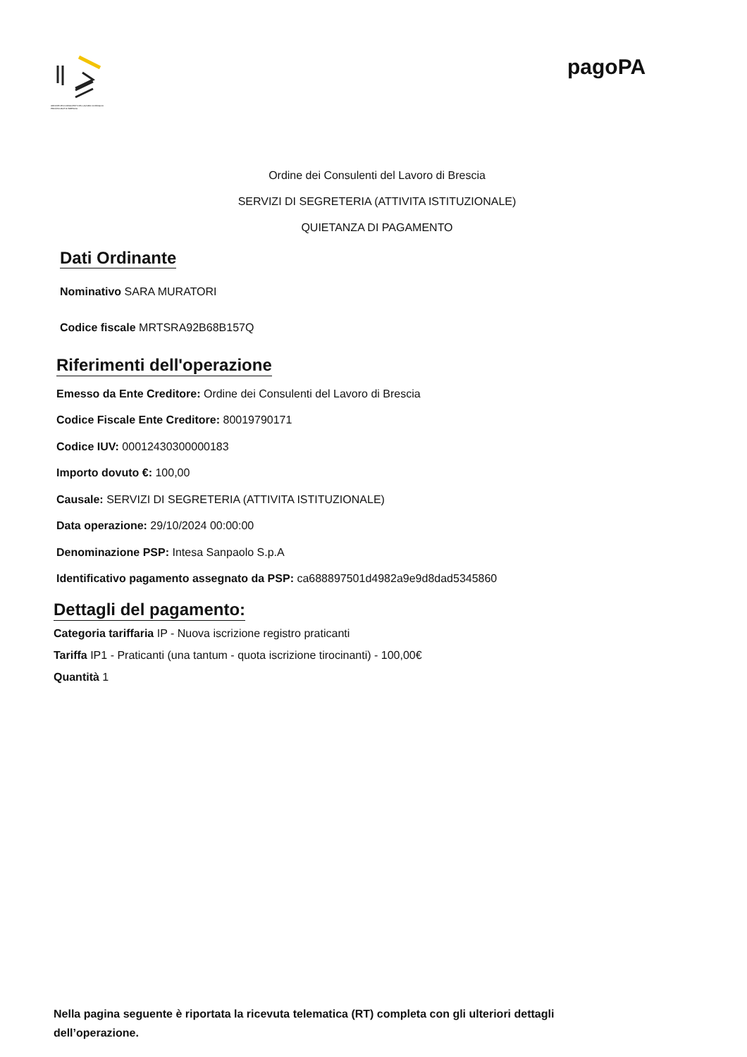ORDINE DEI CONSULENTI DEL LAVORO CONSIGLIO PROVINCIALE DI BRESCIA
pagoPA
Ordine dei Consulenti del Lavoro di Brescia
SERVIZI DI SEGRETERIA (ATTIVITA ISTITUZIONALE)
QUIETANZA DI PAGAMENTO
Dati Ordinante
Nominativo SARA MURATORI
Codice fiscale MRTSRA92B68B157Q
Riferimenti dell'operazione
Emesso da Ente Creditore: Ordine dei Consulenti del Lavoro di Brescia
Codice Fiscale Ente Creditore: 80019790171
Codice IUV: 00012430300000183
Importo dovuto €: 100,00
Causale: SERVIZI DI SEGRETERIA (ATTIVITA ISTITUZIONALE)
Data operazione: 29/10/2024 00:00:00
Denominazione PSP: Intesa Sanpaolo S.p.A
Identificativo pagamento assegnato da PSP: ca688897501d4982a9e9d8dad5345860
Dettagli del pagamento:
Categoria tariffaria IP - Nuova iscrizione registro praticanti
Tariffa IP1 - Praticanti (una tantum - quota iscrizione tirocinanti) - 100,00€
Quantità 1
Nella pagina seguente è riportata la ricevuta telematica (RT) completa con gli ulteriori dettagli dell’operazione.